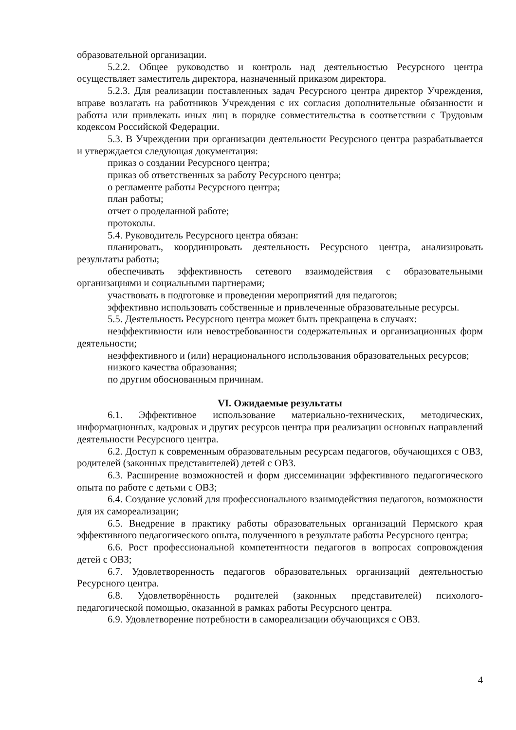образовательной организации.
5.2.2. Общее руководство и контроль над деятельностью Ресурсного центра осуществляет заместитель директора, назначенный приказом директора.
5.2.3. Для реализации поставленных задач Ресурсного центра директор Учреждения, вправе возлагать на работников Учреждения с их согласия дополнительные обязанности и работы или привлекать иных лиц в порядке совместительства в соответствии с Трудовым кодексом Российской Федерации.
5.3. В Учреждении при организации деятельности Ресурсного центра разрабатывается и утверждается следующая документация:
приказ о создании Ресурсного центра;
приказ об ответственных за работу Ресурсного центра;
о регламенте работы Ресурсного центра;
план работы;
отчет о проделанной работе;
протоколы.
5.4. Руководитель Ресурсного центра обязан:
планировать, координировать деятельность Ресурсного центра, анализировать результаты работы;
обеспечивать эффективность сетевого взаимодействия с образовательными организациями и социальными партнерами;
участвовать в подготовке и проведении мероприятий для педагогов;
эффективно использовать собственные и привлеченные образовательные ресурсы.
5.5. Деятельность Ресурсного центра может быть прекращена в случаях:
неэффективности или невостребованности содержательных и организационных форм деятельности;
неэффективного и (или) нерационального использования образовательных ресурсов;
низкого качества образования;
по другим обоснованным причинам.
VI. Ожидаемые результаты
6.1. Эффективное использование материально-технических, методических, информационных, кадровых и других ресурсов центра при реализации основных направлений деятельности Ресурсного центра.
6.2. Доступ к современным образовательным ресурсам педагогов, обучающихся с ОВЗ, родителей (законных представителей) детей с ОВЗ.
6.3. Расширение возможностей и форм диссеминации эффективного педагогического опыта по работе с детьми с ОВЗ;
6.4. Создание условий для профессионального взаимодействия педагогов, возможности для их самореализации;
6.5. Внедрение в практику работы образовательных организаций Пермского края эффективного педагогического опыта, полученного в результате работы Ресурсного центра;
6.6. Рост профессиональной компетентности педагогов в вопросах сопровождения детей с ОВЗ;
6.7. Удовлетворенность педагогов образовательных организаций деятельностью Ресурсного центра.
6.8. Удовлетворённость родителей (законных представителей) психолого-педагогической помощью, оказанной в рамках работы Ресурсного центра.
6.9. Удовлетворение потребности в самореализации обучающихся с ОВЗ.
4